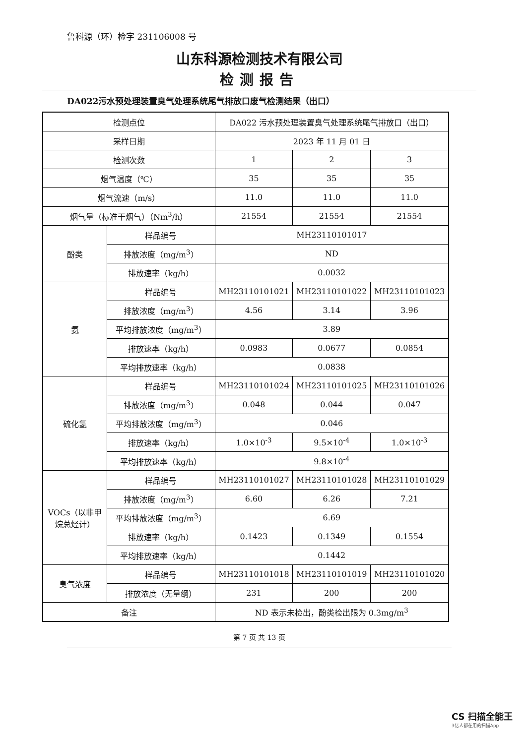鲁科源（环）检字 231106008 号
山东科源检测技术有限公司
检测报告
DA022污水预处理装置臭气处理系统尾气排放口废气检测结果（出口）
| 检测点位 | | DA022 污水预处理装置臭气处理系统尾气排放口（出口） | | |
| 采样日期 | | 2023 年 11 月 01 日 | | |
| 检测次数 | | 1 | 2 | 3 |
| 烟气温度（℃） | | 35 | 35 | 35 |
| 烟气流速（m/s） | | 11.0 | 11.0 | 11.0 |
| 烟气量（标准干烟气）（Nm<sup>3</sup>/h） | | 21554 | 21554 | 21554 |
| 酚类 | 样品编号 | MH23110101017 | | |
| | 排放浓度（mg/m<sup>3</sup>） | ND | | |
| | 排放速率（kg/h） | 0.0032 | | |
| 氨 | 样品编号 | MH23110101021 | MH23110101022 | MH23110101023 |
| | 排放浓度（mg/m<sup>3</sup>） | 4.56 | 3.14 | 3.96 |
| | 平均排放浓度（mg/m<sup>3</sup>） | 3.89 | | |
| | 排放速率（kg/h） | 0.0983 | 0.0677 | 0.0854 |
| | 平均排放速率（kg/h） | 0.0838 | | |
| 硫化氢 | 样品编号 | MH23110101024 | MH23110101025 | MH23110101026 |
| | 排放浓度（mg/m<sup>3</sup>） | 0.048 | 0.044 | 0.047 |
| | 平均排放浓度（mg/m<sup>3</sup>） | 0.046 | | |
| | 排放速率（kg/h） | 1.0×10<sup>-3</sup> | 9.5×10<sup>-4</sup> | 1.0×10<sup>-3</sup> |
| | 平均排放速率（kg/h） | 9.8×10<sup>-4</sup> | | |
| VOCs（以非甲烷总烃计） | 样品编号 | MH23110101027 | MH23110101028 | MH23110101029 |
| | 排放浓度（mg/m<sup>3</sup>） | 6.60 | 6.26 | 7.21 |
| | 平均排放浓度（mg/m<sup>3</sup>） | 6.69 | | |
| | 排放速率（kg/h） | 0.1423 | 0.1349 | 0.1554 |
| | 平均排放速率（kg/h） | 0.1442 | | |
| 臭气浓度 | 样品编号 | MH23110101018 | MH23110101019 | MH23110101020 |
| | 排放浓度（无量纲） | 231 | 200 | 200 |
| 备注 | | ND 表示未检出，酚类检出限为 0.3mg/m<sup>3</sup> | | |
第 7 页 共 13 页
CS 扫描全能王
3亿人都在用的扫描App